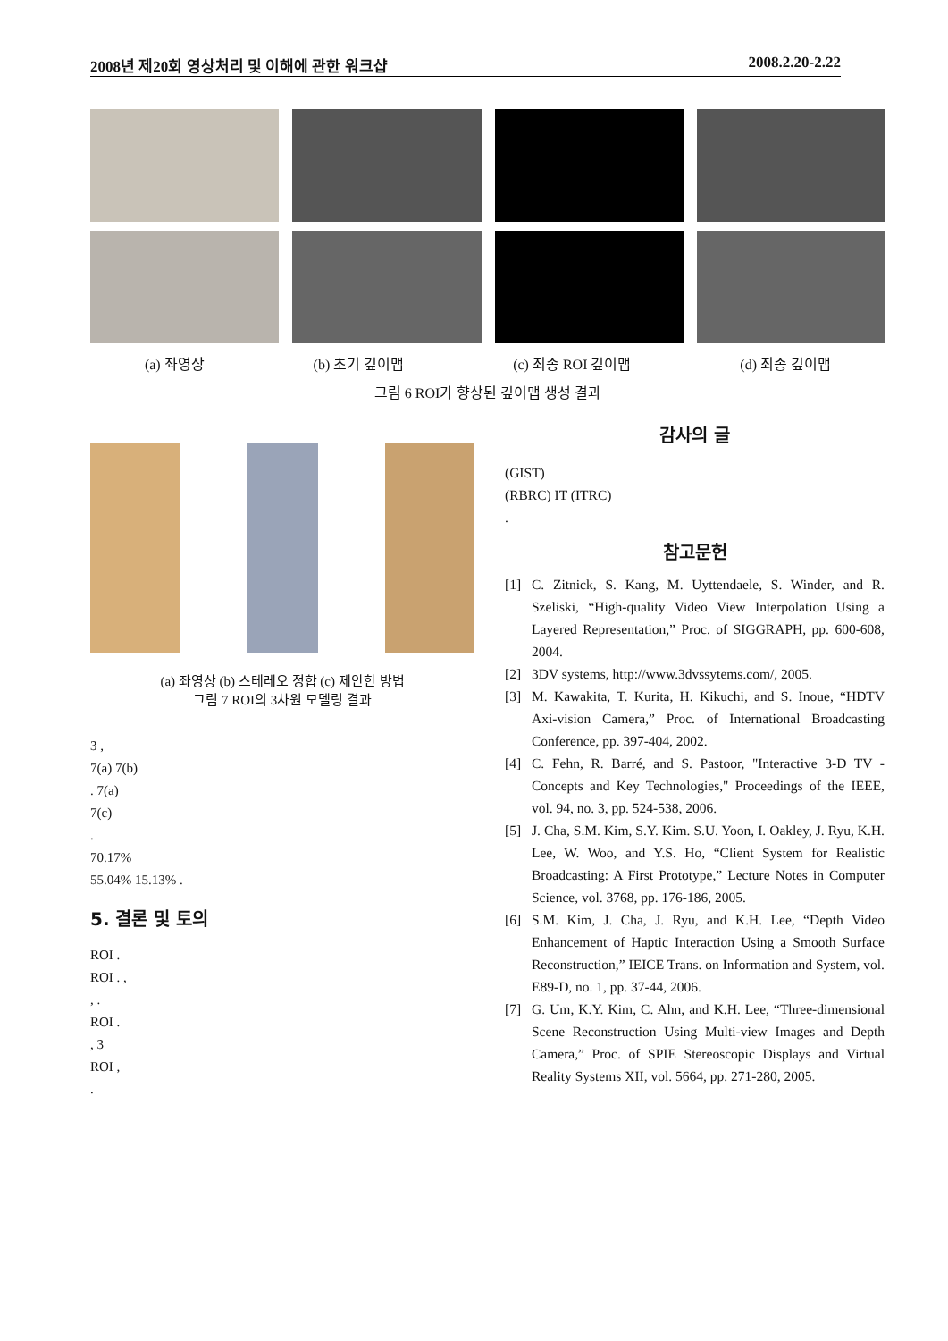2008년 제20회 영상처리 및 이해에 관한 워크샵 2008.2.20-2.22
(a) 좌영상 (b) 초기 깊이맵 (c) 최종 ROI 깊이맵 (d) 최종 깊이맵
그림 6 ROI가 향상된 깊이맵 생성 결과
(a) 좌영상 (b) 스테레오 정합 (c) 제안한 방법
그림 7 ROI의 3차원 모델링 결과
3 ,
7(a) 7(b)
. 7(a)
7(c)
.
70.17%
55.04% 15.13% .
5. 결론 및 토의
ROI .
ROI . ,
, .
ROI .
, 3
ROI ,
.
감사의 글
(GIST)
(RBRC) IT (ITRC)
.
참고문헌
[1] C. Zitnick, S. Kang, M. Uyttendaele, S. Winder, and R. Szeliski, “High-quality Video View Interpolation Using a Layered Representation,” Proc. of SIGGRAPH, pp. 600-608, 2004.
[2] 3DV systems, http://www.3dvssytems.com/, 2005.
[3] M. Kawakita, T. Kurita, H. Kikuchi, and S. Inoue, “HDTV Axi-vision Camera,” Proc. of International Broadcasting Conference, pp. 397-404, 2002.
[4] C. Fehn, R. Barré, and S. Pastoor, "Interactive 3-D TV - Concepts and Key Technologies," Proceedings of the IEEE, vol. 94, no. 3, pp. 524-538, 2006.
[5] J. Cha, S.M. Kim, S.Y. Kim. S.U. Yoon, I. Oakley, J. Ryu, K.H. Lee, W. Woo, and Y.S. Ho, “Client System for Realistic Broadcasting: A First Prototype,” Lecture Notes in Computer Science, vol. 3768, pp. 176-186, 2005.
[6] S.M. Kim, J. Cha, J. Ryu, and K.H. Lee, “Depth Video Enhancement of Haptic Interaction Using a Smooth Surface Reconstruction,” IEICE Trans. on Information and System, vol. E89-D, no. 1, pp. 37-44, 2006.
[7] G. Um, K.Y. Kim, C. Ahn, and K.H. Lee, “Three-dimensional Scene Reconstruction Using Multi-view Images and Depth Camera,” Proc. of SPIE Stereoscopic Displays and Virtual Reality Systems XII, vol. 5664, pp. 271-280, 2005.